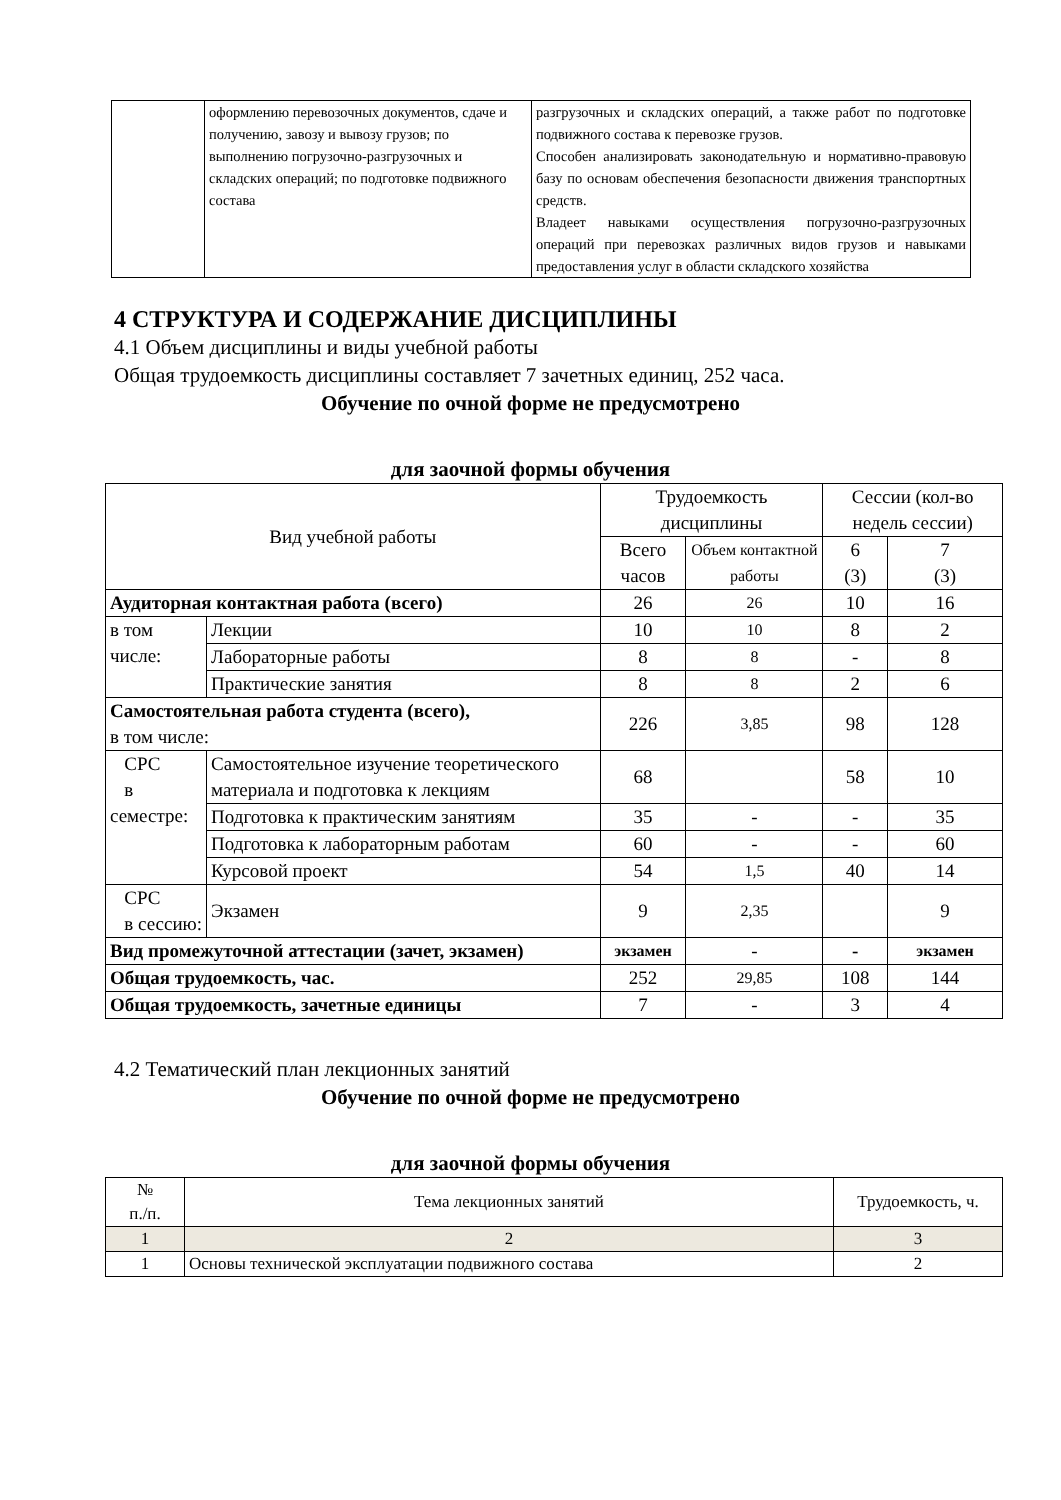| | оформлению перевозочных документов, сдаче и получению, завозу и вывозу грузов; по выполнению погрузочно-разгрузочных и складских операций; по подготовке подвижного состава | разгрузочных и складских операций, а также работ по подготовке подвижного состава к перевозке грузов. Способен анализировать законодательную и нормативно-правовую базу по основам обеспечения безопасности движения транспортных средств. Владеет навыками осуществления погрузочно-разгрузочных операций при перевозках различных видов грузов и навыками предоставления услуг в области складского хозяйства |
4 СТРУКТУРА И СОДЕРЖАНИЕ ДИСЦИПЛИНЫ
4.1 Объем дисциплины и виды учебной работы
Общая трудоемкость дисциплины составляет 7 зачетных единиц, 252 часа.
Обучение по очной форме не предусмотрено
для заочной формы обучения
| Вид учебной работы | | Трудоемкость дисциплины | | Сессии (кол-во недель сессии) | |
| --- | --- | --- | --- | --- | --- |
| | | Всего часов | Объем контактной работы | 6 (3) | 7 (3) |
| Аудиторная контактная работа (всего) | | 26 | 26 | 10 | 16 |
| в том числе: | Лекции | 10 | 10 | 8 | 2 |
| | Лабораторные работы | 8 | 8 | - | 8 |
| | Практические занятия | 8 | 8 | 2 | 6 |
| Самостоятельная работа студента (всего), в том числе: | | 226 | 3,85 | 98 | 128 |
| СРС в семестре: | Самостоятельное изучение теоретического материала и подготовка к лекциям | 68 | | 58 | 10 |
| | Подготовка к практическим занятиям | 35 | - | - | 35 |
| | Подготовка к лабораторным работам | 60 | - | - | 60 |
| | Курсовой проект | 54 | 1,5 | 40 | 14 |
| СРС в сессию: | Экзамен | 9 | 2,35 | | 9 |
| Вид промежуточной аттестации (зачет, экзамен) | | экзамен | - | - | экзамен |
| Общая трудоемкость, час. | | 252 | 29,85 | 108 | 144 |
| Общая трудоемкость, зачетные единицы | | 7 | - | 3 | 4 |
4.2 Тематический план лекционных занятий
Обучение по очной форме не предусмотрено
для заочной формы обучения
| № п./п. | Тема лекционных занятий | Трудоемкость, ч. |
| --- | --- | --- |
| 1 | 2 | 3 |
| 1 | Основы технической эксплуатации подвижного состава | 2 |